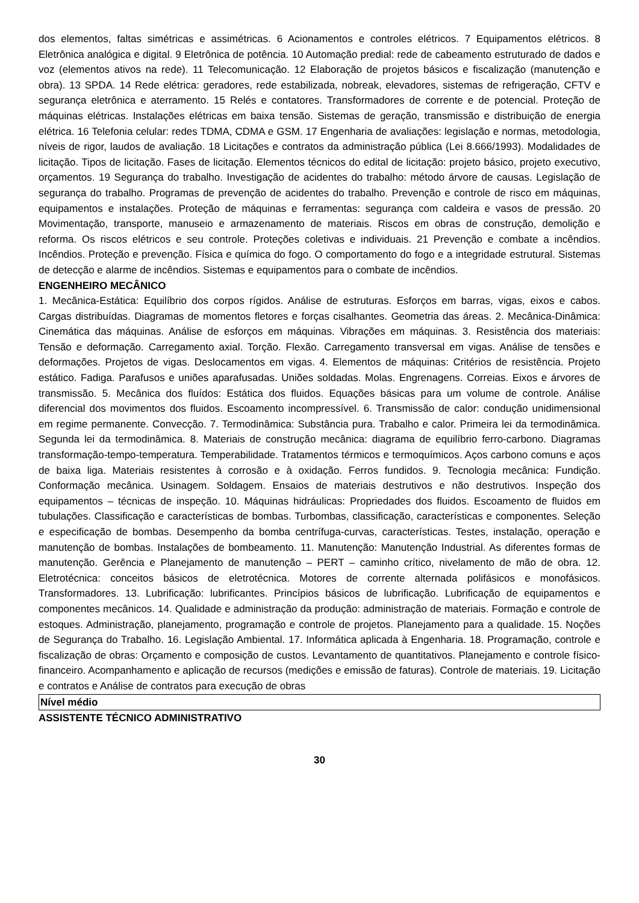dos elementos, faltas simétricas e assimétricas. 6 Acionamentos e controles elétricos. 7 Equipamentos elétricos. 8 Eletrônica analógica e digital. 9 Eletrônica de potência. 10 Automação predial: rede de cabeamento estruturado de dados e voz (elementos ativos na rede). 11 Telecomunicação. 12 Elaboração de projetos básicos e fiscalização (manutenção e obra). 13 SPDA. 14 Rede elétrica: geradores, rede estabilizada, nobreak, elevadores, sistemas de refrigeração, CFTV e segurança eletrônica e aterramento. 15 Relés e contatores. Transformadores de corrente e de potencial. Proteção de máquinas elétricas. Instalações elétricas em baixa tensão. Sistemas de geração, transmissão e distribuição de energia elétrica. 16 Telefonia celular: redes TDMA, CDMA e GSM. 17 Engenharia de avaliações: legislação e normas, metodologia, níveis de rigor, laudos de avaliação. 18 Licitações e contratos da administração pública (Lei 8.666/1993). Modalidades de licitação. Tipos de licitação. Fases de licitação. Elementos técnicos do edital de licitação: projeto básico, projeto executivo, orçamentos. 19 Segurança do trabalho. Investigação de acidentes do trabalho: método árvore de causas. Legislação de segurança do trabalho. Programas de prevenção de acidentes do trabalho. Prevenção e controle de risco em máquinas, equipamentos e instalações. Proteção de máquinas e ferramentas: segurança com caldeira e vasos de pressão. 20 Movimentação, transporte, manuseio e armazenamento de materiais. Riscos em obras de construção, demolição e reforma. Os riscos elétricos e seu controle. Proteções coletivas e individuais. 21 Prevenção e combate a incêndios. Incêndios. Proteção e prevenção. Física e química do fogo. O comportamento do fogo e a integridade estrutural. Sistemas de detecção e alarme de incêndios. Sistemas e equipamentos para o combate de incêndios.
ENGENHEIRO MECÂNICO
1. Mecânica-Estática: Equilíbrio dos corpos rígidos. Análise de estruturas. Esforços em barras, vigas, eixos e cabos. Cargas distribuídas. Diagramas de momentos fletores e forças cisalhantes. Geometria das áreas. 2. Mecânica-Dinâmica: Cinemática das máquinas. Análise de esforços em máquinas. Vibrações em máquinas. 3. Resistência dos materiais: Tensão e deformação. Carregamento axial. Torção. Flexão. Carregamento transversal em vigas. Análise de tensões e deformações. Projetos de vigas. Deslocamentos em vigas. 4. Elementos de máquinas: Critérios de resistência. Projeto estático. Fadiga. Parafusos e uniões aparafusadas. Uniões soldadas. Molas. Engrenagens. Correias. Eixos e árvores de transmissão. 5. Mecânica dos fluídos: Estática dos fluidos. Equações básicas para um volume de controle. Análise diferencial dos movimentos dos fluidos. Escoamento incompressível. 6. Transmissão de calor: condução unidimensional em regime permanente. Convecção. 7. Termodinâmica: Substância pura. Trabalho e calor. Primeira lei da termodinâmica. Segunda lei da termodinâmica. 8. Materiais de construção mecânica: diagrama de equilíbrio ferro-carbono. Diagramas transformação-tempo-temperatura. Temperabilidade. Tratamentos térmicos e termoquímicos. Aços carbono comuns e aços de baixa liga. Materiais resistentes à corrosão e à oxidação. Ferros fundidos. 9. Tecnologia mecânica: Fundição. Conformação mecânica. Usinagem. Soldagem. Ensaios de materiais destrutivos e não destrutivos. Inspeção dos equipamentos – técnicas de inspeção. 10. Máquinas hidráulicas: Propriedades dos fluidos. Escoamento de fluidos em tubulações. Classificação e características de bombas. Turbombas, classificação, características e componentes. Seleção e especificação de bombas. Desempenho da bomba centrífuga-curvas, características. Testes, instalação, operação e manutenção de bombas. Instalações de bombeamento. 11. Manutenção: Manutenção Industrial. As diferentes formas de manutenção. Gerência e Planejamento de manutenção – PERT – caminho crítico, nivelamento de mão de obra. 12. Eletrotécnica: conceitos básicos de eletrotécnica. Motores de corrente alternada polifásicos e monofásicos. Transformadores. 13. Lubrificação: lubrificantes. Princípios básicos de lubrificação. Lubrificação de equipamentos e componentes mecânicos. 14. Qualidade e administração da produção: administração de materiais. Formação e controle de estoques. Administração, planejamento, programação e controle de projetos. Planejamento para a qualidade. 15. Noções de Segurança do Trabalho. 16. Legislação Ambiental. 17. Informática aplicada à Engenharia. 18. Programação, controle e fiscalização de obras: Orçamento e composição de custos. Levantamento de quantitativos. Planejamento e controle físico-financeiro. Acompanhamento e aplicação de recursos (medições e emissão de faturas). Controle de materiais. 19. Licitação e contratos e Análise de contratos para execução de obras
Nível médio
ASSISTENTE TÉCNICO ADMINISTRATIVO
30